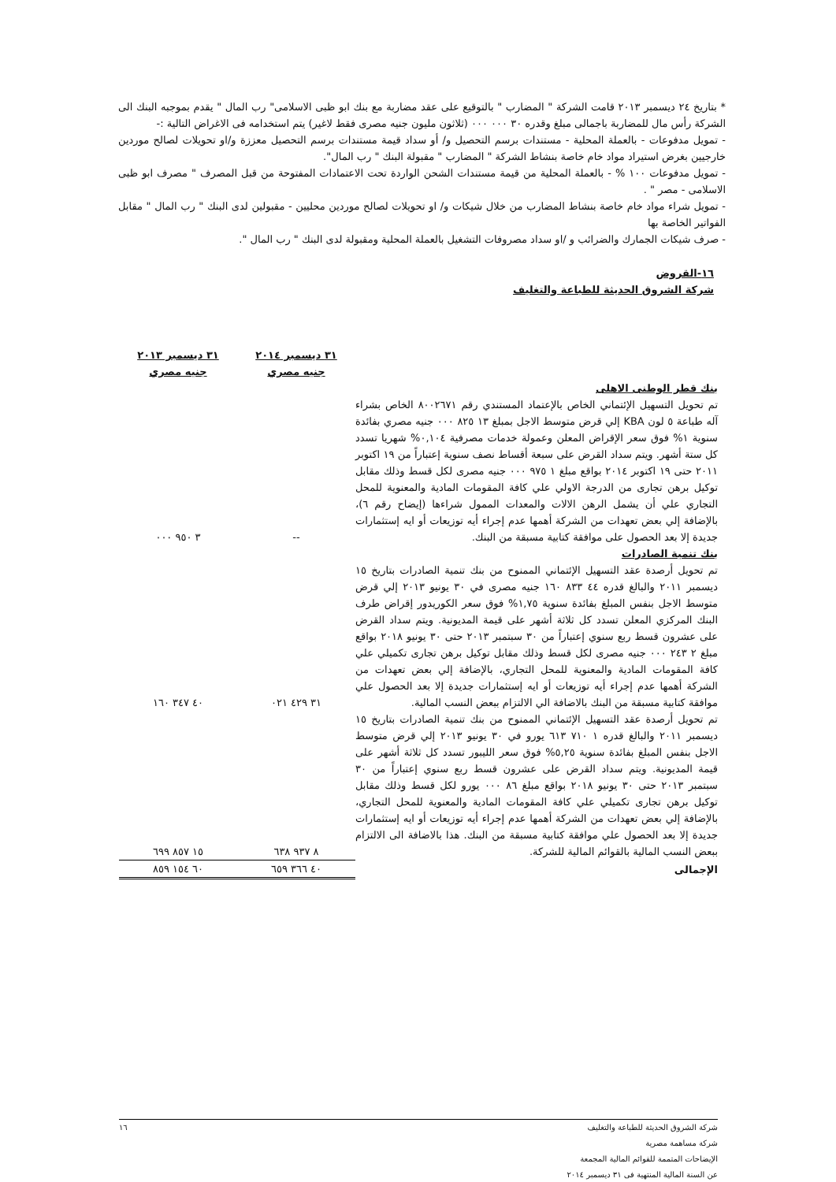* بتاريخ ٢٤ ديسمبر ٢٠١٣ قامت الشركة " المضارب " بالتوقيع على عقد مضاربة مع بنك ابو ظبى الاسلامى" رب المال " يقدم بموجبه البنك الى الشركة رأس مال للمضاربة باجمالى مبلغ وقدره ٣٠ ٠٠٠ ٠٠٠ (ثلاثون مليون جنيه مصرى فقط لاغير) يتم استخدامه فى الاغراض التالية :-
- تمويل مدفوعات - بالعملة المحلية - مستندات برسم التحصيل و/ أو سداد قيمة مستندات برسم التحصيل معززة و/او تحويلات لصالح موردين خارجيين بغرض استيراد مواد خام خاصة بنشاط الشركة " المضارب " مقبولة البنك " رب المال".
- تمويل مدفوعات ١٠٠ % - بالعملة المحلية من قيمة مستندات الشحن الواردة تحت الاعتمادات المفتوحة من قبل المصرف " مصرف ابو ظبى الاسلامى - مصر " .
- تمويل شراء مواد خام خاصة بنشاط المضارب من خلال شيكات و/ او تحويلات لصالح موردين محليين - مقبولين لدى البنك " رب المال " مقابل الفواتير الخاصة بها
- صرف شيكات الجمارك والضرائب و /او سداد مصروفات التشغيل بالعملة المحلية ومقبولة لدى البنك " رب المال ".
١٦-القروض
شركة الشروق الحديثة للطباعة والتغليف
| | ٣١ ديسمبر ٢٠١٤ جنيه مصري | ٣١ ديسمبر ٢٠١٣ جنيه مصري |
| --- | --- | --- |
| بنك قطر الوطنى الاهلى تم تحويل التسهيل الإئتماني الخاص بالإعتماد المستندي رقم ٨٠٠٢٦٧١ الخاص بشراء آله طباعة ٥ لون KBA إلي قرض متوسط الاجل بمبلغ ١٣ ٨٢٥ ٠٠٠ جنيه مصري بفائدة سنوية ١% فوق سعر الإقراض المعلن وعمولة خدمات مصرفية ٠,١٠٤% شهريا تسدد كل ستة أشهر. ويتم سداد القرض على سبعة أقساط نصف سنوية إعتباراً من ١٩ اكتوبر ٢٠١١ حتى ١٩ اكتوبر ٢٠١٤ بواقع مبلغ ١ ٩٧٥ ٠٠٠ جنيه مصرى لكل قسط وذلك مقابل توكيل برهن تجارى من الدرجة الاولي علي كافة المقومات المادية والمعنوية للمحل التجاري علي أن يشمل الرهن الالات والمعدات الممول شراءها (إيضاح رقم ٦)، بالإضافة إلي بعض تعهدات من الشركة أهمها عدم إجراء أيه توزيعات أو ايه إستثمارات جديدة إلا بعد الحصول على موافقة كتابية مسبقة من البنك. | -- | ٣ ٩٥٠ ٠٠٠ |
| بنك تنمية الصادرات تم تحويل أرصدة عقد التسهيل الإئتماني الممنوح من بنك تنمية الصادرات بتاريخ ١٥ ديسمبر ٢٠١١ والبالغ قدره ٤٤ ٨٣٣ ١٦٠ جنيه مصرى في ٣٠ يونيو ٢٠١٣ إلي قرض متوسط الاجل بنفس المبلغ بفائدة سنوية ١,٧٥% فوق سعر الكوريدور إقراض طرف البنك المركزي المعلن تسدد كل ثلاثة أشهر على قيمة المديونية. ويتم سداد القرض على عشرون قسط ربع سنوي إعتباراً من ٣٠ سبتمبر ٢٠١٣ حتى ٣٠ يونيو ٢٠١٨ بواقع مبلغ ٢ ٢٤٣ ٠٠٠ جنيه مصرى لكل قسط وذلك مقابل توكيل برهن تجارى تكميلي علي كافة المقومات المادية والمعنوية للمحل التجاري، بالإضافة إلي بعض تعهدات من الشركة أهمها عدم إجراء أيه توزيعات أو ايه إستثمارات جديدة إلا بعد الحصول علي موافقة كتابية مسبقة من البنك بالاضافة الي الالتزام ببعض النسب المالية. | ٣١ ٤٢٩ ٠٢١ | ٤٠ ٣٤٧ ١٦٠ |
| تم تحويل أرصدة عقد التسهيل الإئتماني الممنوح من بنك تنمية الصادرات بتاريخ ١٥ ديسمبر ٢٠١١ والبالغ قدره ١ ٧١٠ ٦١٣ يورو في ٣٠ يونيو ٢٠١٣ إلي قرض متوسط الاجل بنفس المبلغ بفائدة سنوية ٥,٢٥% فوق سعر الليبور تسدد كل ثلاثة أشهر على قيمة المديونية. ويتم سداد القرض على عشرون قسط ربع سنوي إعتباراً من ٣٠ سبتمبر ٢٠١٣ حتى ٣٠ يونيو ٢٠١٨ بواقع مبلغ ٨٦ ٠٠٠ يورو لكل قسط وذلك مقابل توكيل برهن تجارى تكميلي علي كافة المقومات المادية والمعنوية للمحل التجاري، بالإضافة إلي بعض تعهدات من الشركة أهمها عدم إجراء أيه توزيعات أو ايه إستثمارات جديدة إلا بعد الحصول علي موافقة كتابية مسبقة من البنك. هذا بالاضافة الى الالتزام ببعض النسب المالية بالقوائم المالية للشركة. | ٨ ٩٣٧ ٦٣٨ | ١٥ ٨٥٧ ٦٩٩ |
| الإجمالى | ٤٠ ٣٦٦ ٦٥٩ | ٦٠ ١٥٤ ٨٥٩ |
شركة الشروق الحديثة للطباعة والتغليف ١٦
شركة مساهمة مصرية
الإيضاحات المتممة للقوائم المالية المجمعة
عن السنة المالية المنتهية فى ٣١ ديسمبر ٢٠١٤